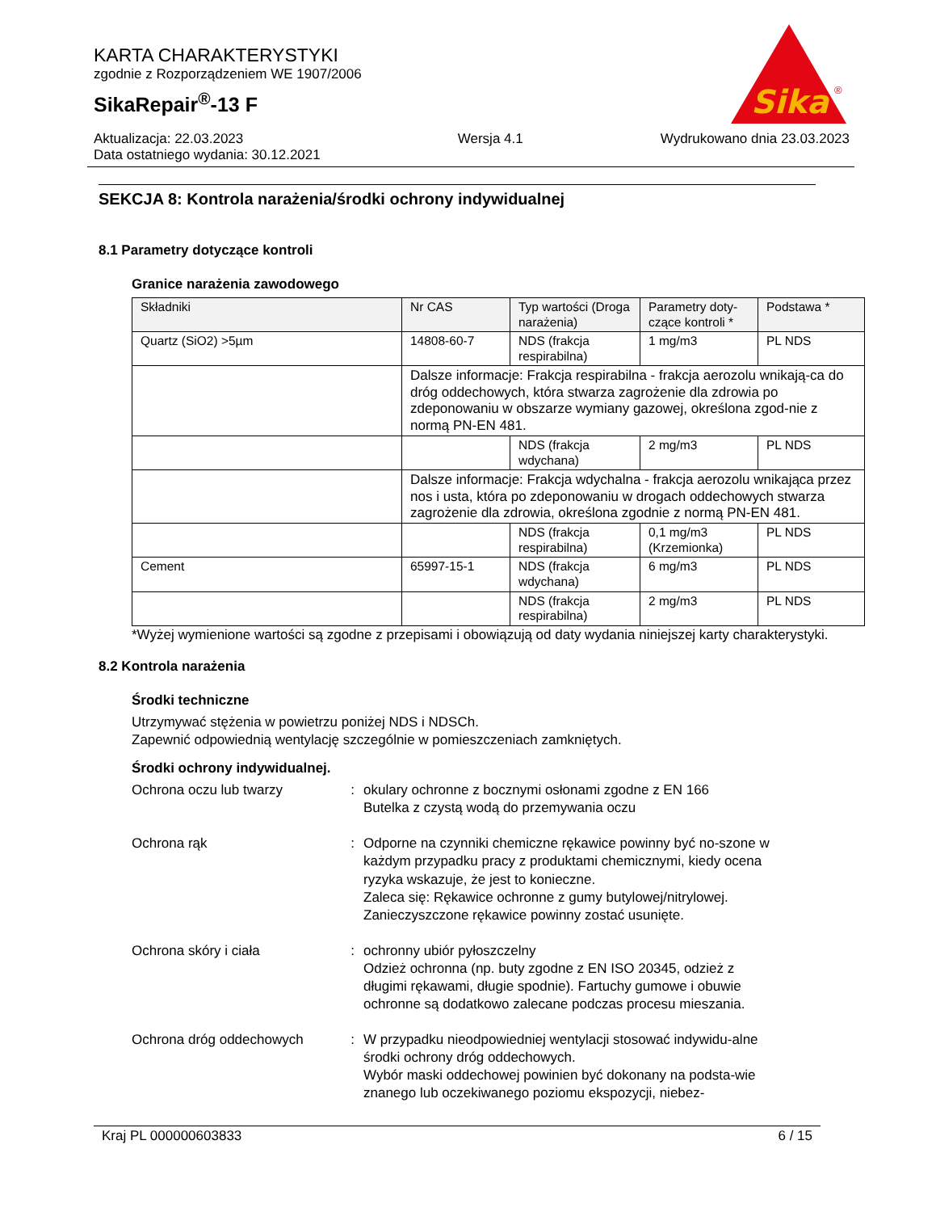KARTA CHARAKTERYSTYKI
zgodnie z Rozporządzeniem WE 1907/2006
SikaRepair<sup>®</sup>-13 F
Sika
®
Aktualizacja: 22.03.2023
Data ostatniego wydania: 30.12.2021
Wersja 4.1 Wydrukowano dnia 23.03.2023
SEKCJA 8: Kontrola narażenia/środki ochrony indywidualnej
8.1 Parametry dotyczące kontroli
Granice narażenia zawodowego
| Składniki | Nr CAS | Typ wartości (Droga narażenia) | Parametry doty-czące kontroli * | Podstawa * |
| --- | --- | --- | --- | --- |
| Quartz (SiO2) >5µm | 14808-60-7 | NDS (frakcja respirabilna) | 1 mg/m3 | PL NDS |
| | Dalsze informacje: Frakcja respirabilna - frakcja aerozolu wnikają-ca do dróg oddechowych, która stwarza zagrożenie dla zdrowia po zdeponowaniu w obszarze wymiany gazowej, określona zgod-nie z normą PN-EN 481. | | | |
| | | NDS (frakcja wdychana) | 2 mg/m3 | PL NDS |
| | Dalsze informacje: Frakcja wdychalna - frakcja aerozolu wnikająca przez nos i usta, która po zdeponowaniu w drogach oddechowych stwarza zagrożenie dla zdrowia, określona zgodnie z normą PN-EN 481. | | | |
| | | NDS (frakcja respirabilna) | 0,1 mg/m3 (Krzemionka) | PL NDS |
| Cement | 65997-15-1 | NDS (frakcja wdychana) | 6 mg/m3 | PL NDS |
| | | NDS (frakcja respirabilna) | 2 mg/m3 | PL NDS |
*Wyżej wymienione wartości są zgodne z przepisami i obowiązują od daty wydania niniejszej karty charakterystyki.
8.2 Kontrola narażenia
Środki techniczne
Utrzymywać stężenia w powietrzu poniżej NDS i NDSCh.
Zapewnić odpowiednią wentylację szczególnie w pomieszczeniach zamkniętych.
Środki ochrony indywidualnej.
Ochrona oczu lub twarzy : okulary ochronne z bocznymi osłonami zgodne z EN 166
Butelka z czystą wodą do przemywania oczu
Ochrona rąk : Odporne na czynniki chemiczne rękawice powinny być no-szone w każdym przypadku pracy z produktami chemicznymi, kiedy ocena ryzyka wskazuje, że jest to konieczne.
Zaleca się: Rękawice ochronne z gumy butylowej/nitrylowej.
Zanieczyszczone rękawice powinny zostać usunięte.
Ochrona skóry i ciała : ochronny ubiór pyłoszczelny
Odzież ochronna (np. buty zgodne z EN ISO 20345, odzież z długimi rękawami, długie spodnie). Fartuchy gumowe i obuwie ochronne są dodatkowo zalecane podczas procesu mieszania.
Ochrona dróg oddechowych : W przypadku nieodpowiedniej wentylacji stosować indywidu-alne środki ochrony dróg oddechowych.
Wybór maski oddechowej powinien być dokonany na podsta-wie znanego lub oczekiwanego poziomu ekspozycji, niebez-
Kraj PL 000000603833 6 / 15